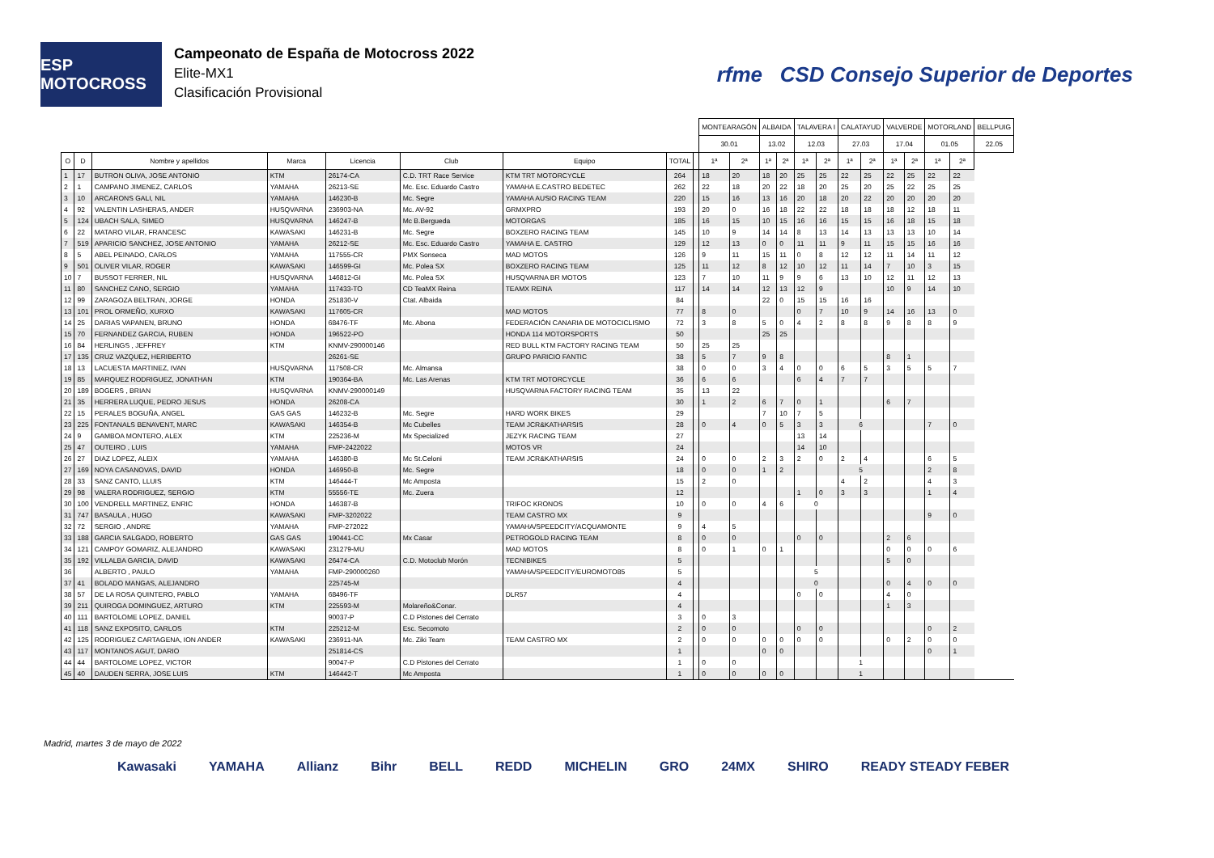ESP MOTOCROSS
Campeonato de España de Motocross 2022
Elite-MX1
Clasificación Provisional
rfme CSD Consejo Superior de Deportes
| | | | | | | | | | MONTEARAGÓN | | ALBAIDA | | TALAVERA I | | CALATAYUD | | VALVERDE | | MOTORLAND | | BELLPUIG |
| --- | --- | --- | --- | --- | --- | --- | --- | --- | --- | --- | --- | --- | --- | --- | --- | --- | --- | --- | --- | --- | --- |
| | | | | | | | | | 30.01 | | 13.02 | | 12.03 | | 27.03 | | 17.04 | | 01.05 | | 22.05 |
| O | D | Nombre y apellidos | Marca | Licencia | Club | Equipo | TOTAL | | 1ª | 2ª | 1ª | 2ª | 1ª | 2ª | 1ª | 2ª | 1ª | 2ª | 1ª | 2ª | |
| 1 | 17 | BUTRON OLIVA, JOSE ANTONIO | KTM | 26174-CA | C.D. TRT Race Service | KTM TRT MOTORCYCLE | 264 | | 18 | 20 | 18 | 20 | 25 | 25 | 22 | 25 | 22 | 25 | 22 | 22 | |
| 2 | 1 | CAMPANO JIMENEZ, CARLOS | YAMAHA | 26213-SE | Mc. Esc. Eduardo Castro | YAMAHA E.CASTRO BEDETEC | 262 | | 22 | 18 | 20 | 22 | 18 | 20 | 25 | 20 | 25 | 22 | 25 | 25 | |
| 3 | 10 | ARCARONS GALI, NIL | YAMAHA | 146230-B | Mc. Segre | YAMAHA AUSIO RACING TEAM | 220 | | 15 | 16 | 13 | 16 | 20 | 18 | 20 | 22 | 20 | 20 | 20 | 20 | |
| 4 | 92 | VALENTIN LASHERAS, ANDER | HUSQVARNA | 236903-NA | Mc. AV-92 | GRMXPRO | 193 | | 20 | 0 | 16 | 18 | 22 | 22 | 18 | 18 | 18 | 12 | 18 | 11 | |
| 5 | 124 | UBACH SALA, SIMEO | HUSQVARNA | 146247-B | Mc B.Bergueda | MOTORGAS | 185 | | 16 | 15 | 10 | 15 | 16 | 16 | 15 | 15 | 16 | 18 | 15 | 18 | |
| 6 | 22 | MATARO VILAR, FRANCESC | KAWASAKI | 146231-B | Mc. Segre | BOXZERO RACING TEAM | 145 | | 10 | 9 | 14 | 14 | 8 | 13 | 14 | 13 | 13 | 13 | 10 | 14 | |
| 7 | 519 | APARICIO SANCHEZ, JOSE ANTONIO | YAMAHA | 26212-SE | Mc. Esc. Eduardo Castro | YAMAHA E. CASTRO | 129 | | 12 | 13 | 0 | 0 | 11 | 11 | 9 | 11 | 15 | 15 | 16 | 16 | |
| 8 | 5 | ABEL PEINADO, CARLOS | YAMAHA | 117555-CR | PMX Sonseca | MAD MOTOS | 126 | | 9 | 11 | 15 | 11 | 0 | 8 | 12 | 12 | 11 | 14 | 11 | 12 | |
| 9 | 501 | OLIVER VILAR, ROGER | KAWASAKI | 146599-GI | Mc. Polea SX | BOXZERO RACING TEAM | 125 | | 11 | 12 | 8 | 12 | 10 | 12 | 11 | 14 | 7 | 10 | 3 | 15 | |
| 10 | 7 | BUSSOT FERRER, NIL | HUSQVARNA | 146812-GI | Mc. Polea SX | HUSQVARNA BR MOTOS | 123 | | 7 | 10 | 11 | 9 | 9 | 6 | 13 | 10 | 12 | 11 | 12 | 13 | |
| 11 | 80 | SANCHEZ CANO, SERGIO | YAMAHA | 117433-TO | CD TeaMX Reina | TEAMX REINA | 117 | | 14 | 14 | 12 | 13 | 12 | 9 | | | 10 | 9 | 14 | 10 | |
| 12 | 99 | ZARAGOZA BELTRAN, JORGE | HONDA | 251830-V | Ctat. Albaida | | 84 | | | | 22 | 0 | 15 | 15 | 16 | 16 | | | | | |
| 13 | 101 | PROL ORMEÑO, XURXO | KAWASAKI | 117605-CR | | MAD MOTOS | 77 | | 8 | 0 | | | 0 | 7 | 10 | 9 | 14 | 16 | 13 | 0 | |
| 14 | 25 | DARIAS VAPANEN, BRUNO | HONDA | 68476-TF | Mc. Abona | FEDERACIÓN CANARIA DE MOTOCICLISMO | 72 | | 3 | 8 | 5 | 0 | 4 | 2 | 8 | 8 | 9 | 8 | 8 | 9 | |
| 15 | 70 | FERNANDEZ GARCIA, RUBEN | HONDA | 196522-PO | | HONDA 114 MOTORSPORTS | 50 | | | | 25 | 25 | | | | | | | | | |
| 16 | 84 | HERLINGS , JEFFREY | KTM | KNMV-290000146 | | RED BULL KTM FACTORY RACING TEAM | 50 | | 25 | 25 | | | | | | | | | | | |
| 17 | 135 | CRUZ VAZQUEZ, HERIBERTO | | 26261-SE | | GRUPO PARICIO FANTIC | 38 | | 5 | 7 | 9 | 8 | | | | | 8 | 1 | | | |
| 18 | 13 | LACUESTA MARTINEZ, IVAN | HUSQVARNA | 117508-CR | Mc. Almansa | | 38 | | 0 | 0 | 3 | 4 | 0 | 0 | 6 | 5 | 3 | 5 | 5 | 7 | |
| 19 | 85 | MARQUEZ RODRIGUEZ, JONATHAN | KTM | 190364-BA | Mc. Las Arenas | KTM TRT MOTORCYCLE | 36 | | 6 | 6 | | | 6 | 4 | 7 | 7 | | | | | |
| 20 | 189 | BOGERS , BRIAN | HUSQVARNA | KNMV-290000149 | | HUSQVARNA FACTORY RACING TEAM | 35 | | 13 | 22 | | | | | | | | | | | |
| 21 | 35 | HERRERA LUQUE, PEDRO JESUS | HONDA | 26208-CA | | | 30 | | 1 | 2 | 6 | 7 | 0 | 1 | | | 6 | 7 | | | |
| 22 | 15 | PERALES BOGUÑA, ANGEL | GAS GAS | 146232-B | Mc. Segre | HARD WORK BIKES | 29 | | | | 7 | 10 | 7 | 5 | | | | | | | |
| 23 | 225 | FONTANALS BENAVENT, MARC | KAWASAKI | 146354-B | Mc Cubelles | TEAM JCR&KATHARSIS | 28 | | 0 | 4 | 0 | 5 | 3 | 3 | 6 | | | | 7 | 0 | |
| 24 | 9 | GAMBOA MONTERO, ALEX | KTM | 225236-M | Mx Specialized | JEZYK RACING TEAM | 27 | | | | | | 13 | 14 | | | | | | | |
| 25 | 47 | OUTEIRO , LUIS | YAMAHA | FMP-2422022 | | MOTOS VR | 24 | | | | | | 14 | 10 | | | | | | | |
| 26 | 27 | DIAZ LOPEZ, ALEIX | YAMAHA | 146380-B | Mc St.Celoni | TEAM JCR&KATHARSIS | 24 | | 0 | 0 | 2 | 3 | 2 | 0 | 2 | 4 | | | 6 | 5 | |
| 27 | 169 | NOYA CASANOVAS, DAVID | HONDA | 146950-B | Mc. Segre | | 18 | | 0 | 0 | 1 | 2 | | | 5 | | | | 2 | 8 | |
| 28 | 33 | SANZ CANTO, LLUIS | KTM | 146444-T | Mc Amposta | | 15 | | 2 | 0 | | | | | 4 | 2 | | | 4 | 3 | |
| 29 | 98 | VALERA RODRIGUEZ, SERGIO | KTM | 55556-TE | Mc. Zuera | | 12 | | | | | | 1 | 0 | 3 | 3 | | | 1 | 4 | |
| 30 | 100 | VENDRELL MARTINEZ, ENRIC | HONDA | 146387-B | | TRIFOC KRONOS | 10 | | 0 | 0 | 4 | 6 | 0 | | | | | | | | |
| 31 | 747 | BASAULA , HUGO | KAWASAKI | FMP-3202022 | | TEAM CASTRO MX | 9 | | | | | | | | | | | | 9 | 0 | |
| 32 | 72 | SERGIO , ANDRE | YAMAHA | FMP-272022 | | YAMAHA/SPEEDCITY/ACQUAMONTE | 9 | | 4 | 5 | | | | | | | | | | | |
| 33 | 188 | GARCIA SALGADO, ROBERTO | GAS GAS | 190441-CC | Mx Casar | PETROGOLD RACING TEAM | 8 | | 0 | 0 | | | 0 | 0 | | | 2 | 6 | | | |
| 34 | 121 | CAMPOY GOMARIZ, ALEJANDRO | KAWASAKI | 231279-MU | | MAD MOTOS | 8 | | 0 | 1 | 0 | 1 | | | | | 0 | 0 | 0 | 6 | |
| 35 | 192 | VILLALBA GARCIA, DAVID | KAWASAKI | 26474-CA | C.D. Motoclub Morón | TECNIBIKES | 5 | | | | | | | | | | 5 | 0 | | | |
| 36 | | ALBERTO , PAULO | YAMAHA | FMP-290000260 | | YAMAHA/SPEEDCITY/EUROMOTO85 | 5 | | | | | | 5 | | | | | | | | |
| 37 | 41 | BOLADO MANGAS, ALEJANDRO | | 225745-M | | | 4 | | | | | | 0 | | | | 0 | 4 | 0 | 0 | |
| 38 | 57 | DE LA ROSA QUINTERO, PABLO | YAMAHA | 68496-TF | | DLR57 | 4 | | | | | | 0 | 0 | | | 4 | 0 | | | |
| 39 | 211 | QUIROGA DOMINGUEZ, ARTURO | KTM | 225593-M | Molareño&Conar. | | 4 | | | | | | | | | | 1 | 3 | | | |
| 40 | 111 | BARTOLOME LOPEZ, DANIEL | | 90037-P | C.D Pistones del Cerrato | | 3 | | 0 | 3 | | | | | | | | | | | |
| 41 | 118 | SANZ EXPOSITO, CARLOS | KTM | 225212-M | Esc. Secomoto | | 2 | | 0 | 0 | | | 0 | 0 | | | | | 0 | 2 | |
| 42 | 125 | RODRIGUEZ CARTAGENA, ION ANDER | KAWASAKI | 236911-NA | Mc. Ziki Team | TEAM CASTRO MX | 2 | | 0 | 0 | 0 | 0 | 0 | 0 | | | 0 | 2 | 0 | 0 | |
| 43 | 117 | MONTANOS AGUT, DARIO | | 251814-CS | | | 1 | | | | 0 | 0 | | | | | | | 0 | 1 | |
| 44 | 44 | BARTOLOME LOPEZ, VICTOR | | 90047-P | C.D Pistones del Cerrato | | 1 | | 0 | 0 | | | | | 1 | | | | | | |
| 45 | 40 | DAUDEN SERRA, JOSE LUIS | KTM | 146442-T | Mc Amposta | | 1 | | 0 | 0 | 0 | 0 | | | 1 | | | | | | |
Madrid, martes 3 de mayo de 2022
Kawasaki YAMAHA Allianz Bihr BELL REDD MICHELIN GRO 24MX SHIRO READY STEADY FEBER